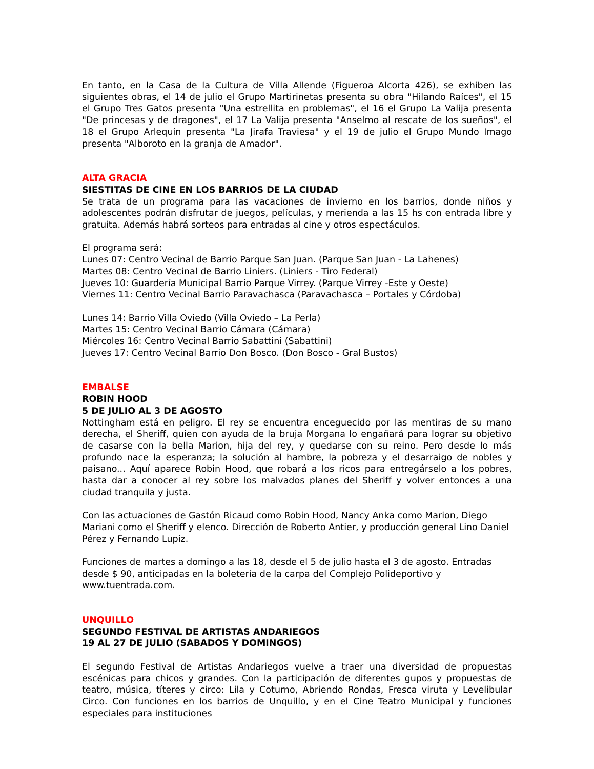En tanto, en la Casa de la Cultura de Villa Allende (Figueroa Alcorta 426), se exhiben las siguientes obras, el 14 de julio el Grupo Martirinetas presenta su obra "Hilando Raíces", el 15 el Grupo Tres Gatos presenta "Una estrellita en problemas", el 16 el Grupo La Valija presenta "De princesas y de dragones", el 17 La Valija presenta "Anselmo al rescate de los sueños", el 18 el Grupo Arlequín presenta "La Jirafa Traviesa" y el 19 de julio el Grupo Mundo Imago presenta "Alboroto en la granja de Amador".
ALTA GRACIA
SIESTITAS DE CINE EN LOS BARRIOS DE LA CIUDAD
Se trata de un programa para las vacaciones de invierno en los barrios, donde niños y adolescentes podrán disfrutar de juegos, películas, y merienda a las 15 hs con entrada libre y gratuita. Además habrá sorteos para entradas al cine y otros espectáculos.
El programa será:
Lunes 07: Centro Vecinal de Barrio Parque San Juan. (Parque San Juan - La Lahenes)
Martes 08: Centro Vecinal de Barrio Liniers. (Liniers - Tiro Federal)
Jueves 10: Guardería Municipal Barrio Parque Virrey. (Parque Virrey -Este y Oeste)
Viernes 11: Centro Vecinal Barrio Paravachasca (Paravachasca – Portales y Córdoba)
Lunes 14: Barrio Villa Oviedo (Villa Oviedo – La Perla)
Martes 15: Centro Vecinal Barrio Cámara (Cámara)
Miércoles 16: Centro Vecinal Barrio Sabattini (Sabattini)
Jueves 17: Centro Vecinal Barrio Don Bosco. (Don Bosco - Gral Bustos)
EMBALSE
ROBIN HOOD
5 DE JULIO AL 3 DE AGOSTO
Nottingham está en peligro. El rey se encuentra enceguecido por las mentiras de su mano derecha, el Sheriff, quien con ayuda de la bruja Morgana lo engañará para lograr su objetivo de casarse con la bella Marion, hija del rey, y quedarse con su reino. Pero desde lo más profundo nace la esperanza; la solución al hambre, la pobreza y el desarraigo de nobles y paisano... Aquí aparece Robin Hood, que robará a los ricos para entregárselo a los pobres, hasta dar a conocer al rey sobre los malvados planes del Sheriff y volver entonces a una ciudad tranquila y justa.
Con las actuaciones de Gastón Ricaud como Robin Hood, Nancy Anka como Marion, Diego Mariani como el Sheriff y elenco. Dirección de Roberto Antier, y producción general Lino Daniel Pérez y Fernando Lupiz.
Funciones de martes a domingo a las 18, desde el 5 de julio hasta el 3 de agosto. Entradas desde $ 90, anticipadas en la boletería de la carpa del Complejo Polideportivo y www.tuentrada.com.
UNQUILLO
SEGUNDO FESTIVAL DE ARTISTAS ANDARIEGOS
19 AL 27 DE JULIO (SABADOS Y DOMINGOS)
El segundo Festival de Artistas Andariegos vuelve a traer una diversidad de propuestas escénicas para chicos y grandes. Con la participación de diferentes gupos y propuestas de teatro, música, títeres y circo: Lila y Coturno, Abriendo Rondas, Fresca viruta y Levelibular Circo. Con funciones en los barrios de Unquillo, y en el Cine Teatro Municipal y funciones especiales para instituciones